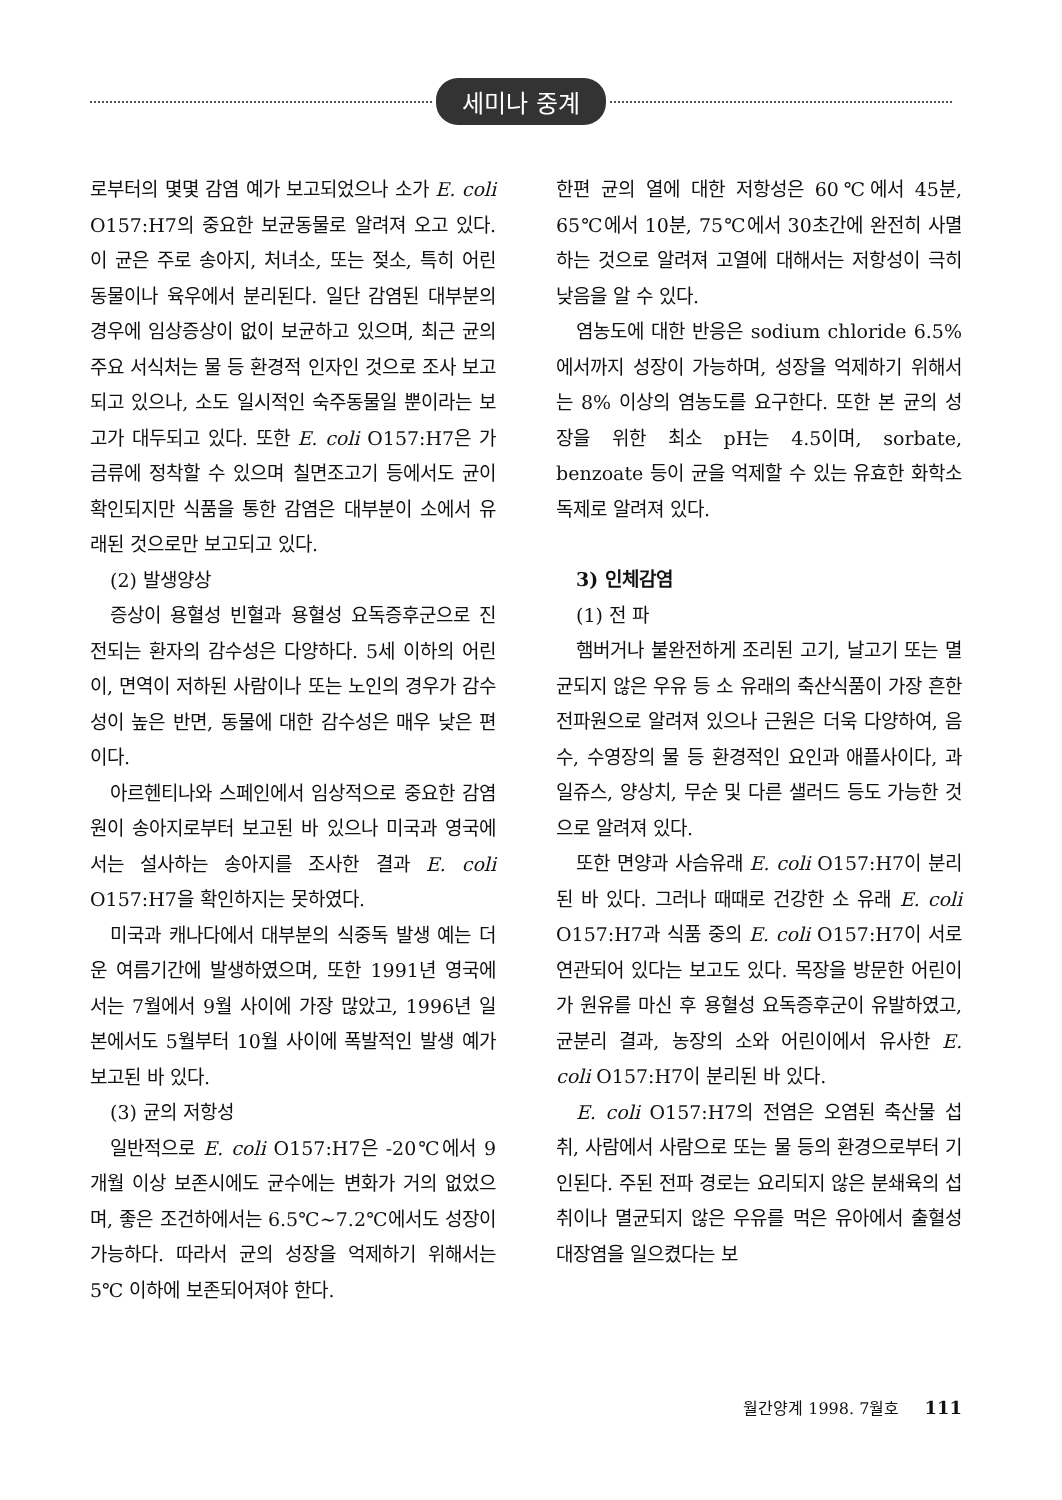세미나 중계
로부터의 몇몇 감염 예가 보고되었으나 소가 E. coli O157:H7의 중요한 보균동물로 알려져 오고 있다. 이 균은 주로 송아지, 처녀소, 또는 젖소, 특히 어린 동물이나 육우에서 분리된다. 일단 감염된 대부분의 경우에 임상증상이 없이 보균하고 있으며, 최근 균의 주요 서식처는 물 등 환경적 인자인 것으로 조사 보고되고 있으나, 소도 일시적인 숙주동물일 뿐이라는 보고가 대두되고 있다. 또한 E. coli O157:H7은 가금류에 정착할 수 있으며 칠면조고기 등에서도 균이 확인되지만 식품을 통한 감염은 대부분이 소에서 유래된 것으로만 보고되고 있다.
(2) 발생양상
증상이 용혈성 빈혈과 용혈성 요독증후군으로 진전되는 환자의 감수성은 다양하다. 5세 이하의 어린이, 면역이 저하된 사람이나 또는 노인의 경우가 감수성이 높은 반면, 동물에 대한 감수성은 매우 낮은 편이다.
아르헨티나와 스페인에서 임상적으로 중요한 감염원이 송아지로부터 보고된 바 있으나 미국과 영국에서는 설사하는 송아지를 조사한 결과 E. coli O157:H7을 확인하지는 못하였다.
미국과 캐나다에서 대부분의 식중독 발생 예는 더운 여름기간에 발생하였으며, 또한 1991년 영국에서는 7월에서 9월 사이에 가장 많았고, 1996년 일본에서도 5월부터 10월 사이에 폭발적인 발생 예가 보고된 바 있다.
(3) 균의 저항성
일반적으로 E. coli O157:H7은 -20℃에서 9개월 이상 보존시에도 균수에는 변화가 거의 없었으며, 좋은 조건하에서는 6.5℃~7.2℃에서도 성장이 가능하다. 따라서 균의 성장을 억제하기 위해서는 5℃ 이하에 보존되어져야 한다.
한편 균의 열에 대한 저항성은 60℃에서 45분, 65℃에서 10분, 75℃에서 30초간에 완전히 사멸하는 것으로 알려져 고열에 대해서는 저항성이 극히 낮음을 알 수 있다.
염농도에 대한 반응은 sodium chloride 6.5%에서까지 성장이 가능하며, 성장을 억제하기 위해서는 8% 이상의 염농도를 요구한다. 또한 본 균의 성장을 위한 최소 pH는 4.5이며, sorbate, benzoate 등이 균을 억제할 수 있는 유효한 화학소독제로 알려져 있다.
3) 인체감염
(1) 전 파
햄버거나 불완전하게 조리된 고기, 날고기 또는 멸균되지 않은 우유 등 소 유래의 축산식품이 가장 흔한 전파원으로 알려져 있으나 근원은 더욱 다양하여, 음수, 수영장의 물 등 환경적인 요인과 애플사이다, 과일쥬스, 양상치, 무순 및 다른 샐러드 등도 가능한 것으로 알려져 있다.
또한 면양과 사슴유래 E. coli O157:H7이 분리된 바 있다. 그러나 때때로 건강한 소 유래 E. coli O157:H7과 식품 중의 E. coli O157:H7이 서로 연관되어 있다는 보고도 있다. 목장을 방문한 어린이가 원유를 마신 후 용혈성 요독증후군이 유발하였고, 균분리 결과, 농장의 소와 어린이에서 유사한 E. coli O157:H7이 분리된 바 있다.
E. coli O157:H7의 전염은 오염된 축산물 섭취, 사람에서 사람으로 또는 물 등의 환경으로부터 기인된다. 주된 전파 경로는 요리되지 않은 분쇄육의 섭취이나 멸균되지 않은 우유를 먹은 유아에서 출혈성 대장염을 일으켰다는 보
월간양계 1998. 7월호 111